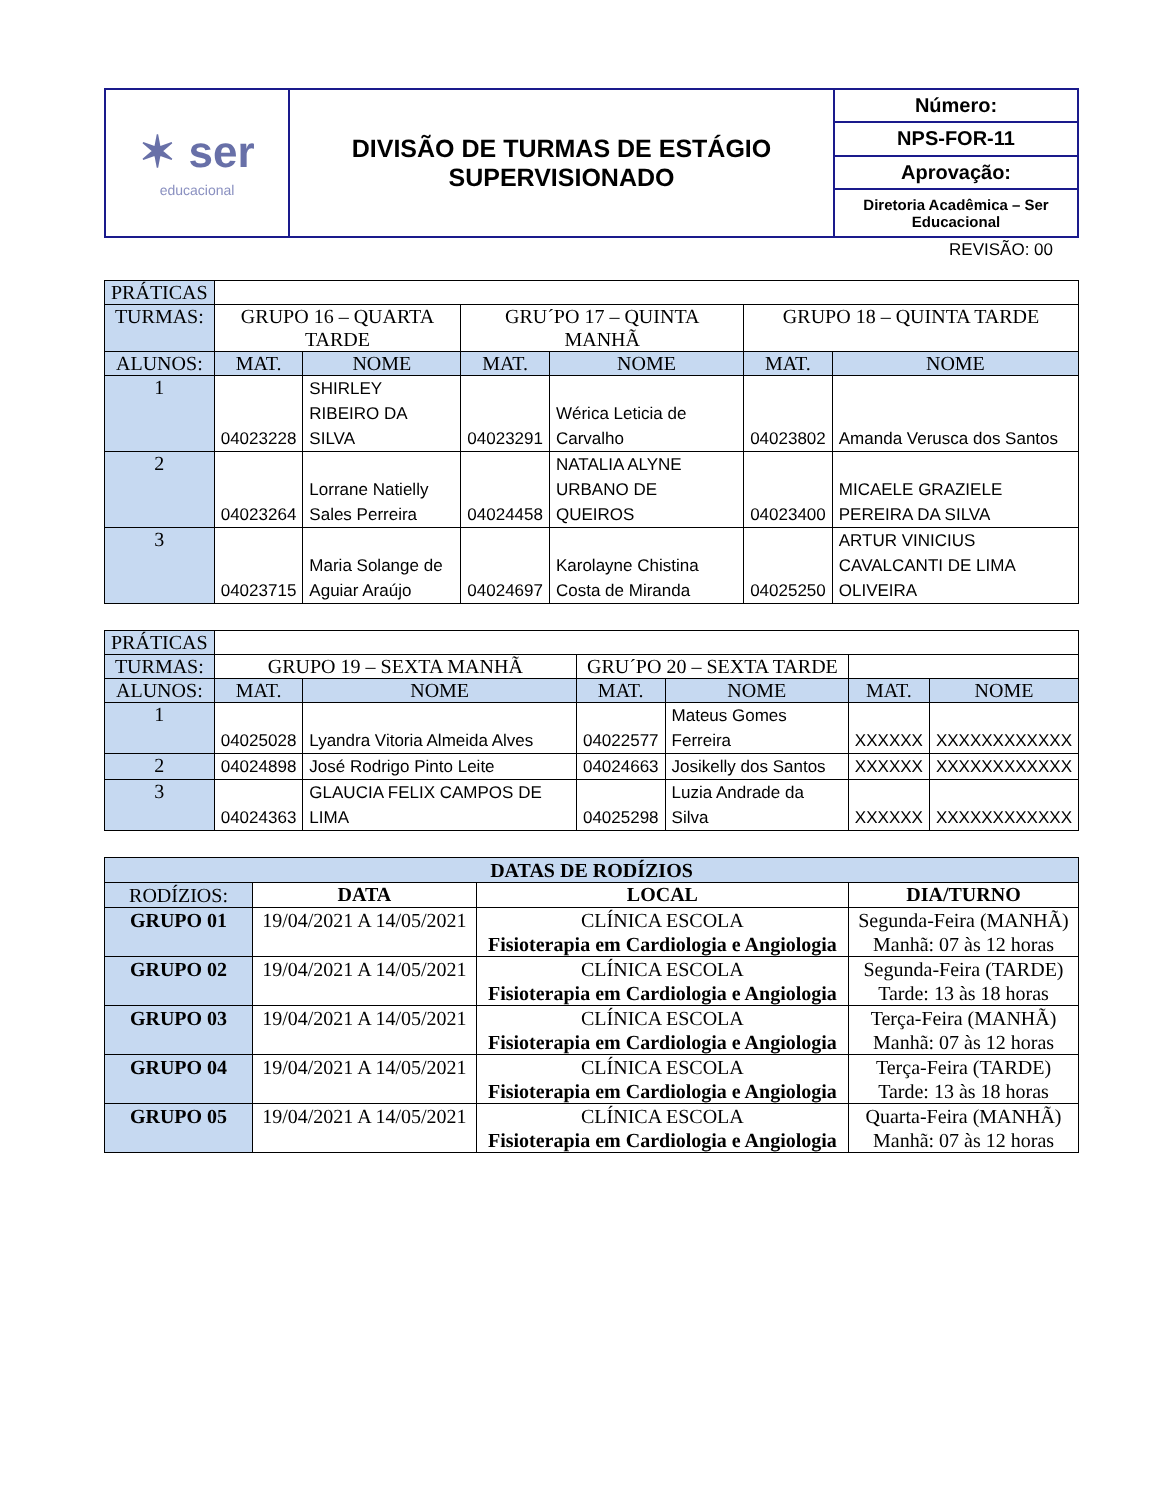| ✶ ser educacional | DIVISÃO DE TURMAS DE ESTÁGIO SUPERVISIONADO | Número: |
| | | NPS-FOR-11 |
| | | Aprovação: |
| | | Diretoria Acadêmica – Ser Educacional |
REVISÃO: 00
| PRÁTICAS | | | | | | |
| TURMAS: | GRUPO 16 – QUARTA TARDE | | GRU´PO 17 – QUINTA MANHÃ | | GRUPO 18 – QUINTA TARDE | |
| ALUNOS: | MAT. | NOME | MAT. | NOME | MAT. | NOME |
| 1 | 04023228 | SHIRLEY RIBEIRO DA SILVA | 04023291 | Wérica Leticia de Carvalho | 04023802 | Amanda Verusca dos Santos |
| 2 | 04023264 | Lorrane Natielly Sales Perreira | 04024458 | NATALIA ALYNE URBANO DE QUEIROS | 04023400 | MICAELE GRAZIELE PEREIRA DA SILVA |
| 3 | 04023715 | Maria Solange de Aguiar Araújo | 04024697 | Karolayne Chistina Costa de Miranda | 04025250 | ARTUR VINICIUS CAVALCANTI DE LIMA OLIVEIRA |
| PRÁTICAS | | | | | | |
| TURMAS: | GRUPO 19 – SEXTA MANHÃ | | GRU´PO 20 – SEXTA TARDE | | | |
| ALUNOS: | MAT. | NOME | MAT. | NOME | MAT. | NOME |
| 1 | 04025028 | Lyandra Vitoria Almeida Alves | 04022577 | Mateus Gomes Ferreira | XXXXXX | XXXXXXXXXXXX |
| 2 | 04024898 | José Rodrigo Pinto Leite | 04024663 | Josikelly dos Santos | XXXXXX | XXXXXXXXXXXX |
| 3 | 04024363 | GLAUCIA FELIX CAMPOS DE LIMA | 04025298 | Luzia Andrade da Silva | XXXXXX | XXXXXXXXXXXX |
| DATAS DE RODÍZIOS | | | |
| RODÍZIOS: | DATA | LOCAL | DIA/TURNO |
| GRUPO 01 | 19/04/2021 A 14/05/2021 | CLÍNICA ESCOLA Fisioterapia em Cardiologia e Angiologia | Segunda-Feira (MANHÃ) Manhã: 07 às 12 horas |
| GRUPO 02 | 19/04/2021 A 14/05/2021 | CLÍNICA ESCOLA Fisioterapia em Cardiologia e Angiologia | Segunda-Feira (TARDE) Tarde: 13 às 18 horas |
| GRUPO 03 | 19/04/2021 A 14/05/2021 | CLÍNICA ESCOLA Fisioterapia em Cardiologia e Angiologia | Terça-Feira (MANHÃ) Manhã: 07 às 12 horas |
| GRUPO 04 | 19/04/2021 A 14/05/2021 | CLÍNICA ESCOLA Fisioterapia em Cardiologia e Angiologia | Terça-Feira (TARDE) Tarde: 13 às 18 horas |
| GRUPO 05 | 19/04/2021 A 14/05/2021 | CLÍNICA ESCOLA Fisioterapia em Cardiologia e Angiologia | Quarta-Feira (MANHÃ) Manhã: 07 às 12 horas |